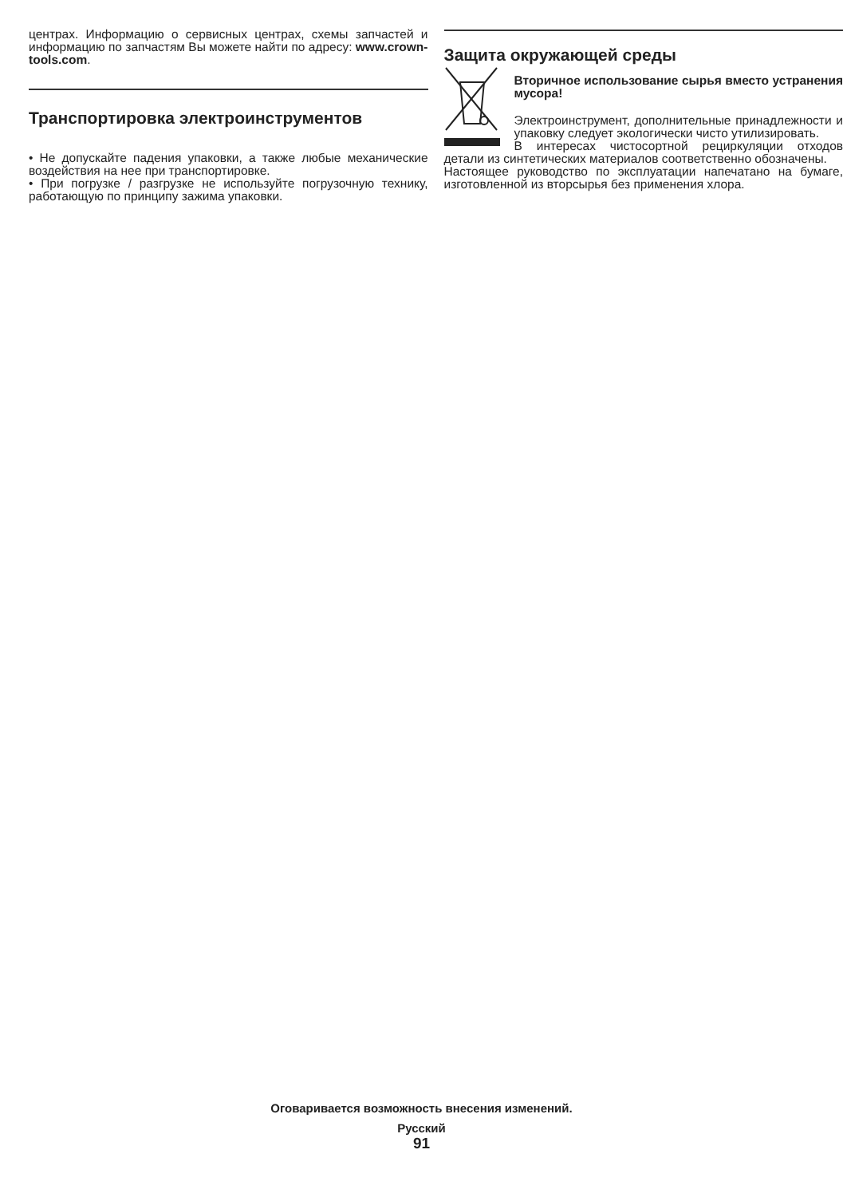центрах. Информацию о сервисных центрах, схемы запчастей и информацию по запчастям Вы можете найти по адресу: www.crown-tools.com.
Транспортировка электроинструментов
• Не допускайте падения упаковки, а также любые механические воздействия на нее при транспортировке.
• При погрузке / разгрузке не используйте погрузочную технику, работающую по принципу зажима упаковки.
Защита окружающей среды
Вторичное использование сырья вместо устранения мусора!
Электроинструмент, дополнительные принадлежности и упаковку следует экологически чисто утилизировать.
В интересах чистосортной рециркуляции отходов детали из синтетических материалов соответственно обозначены.
Настоящее руководство по эксплуатации напечатано на бумаге, изготовленной из вторсырья без применения хлора.
Оговаривается возможность внесения изменений.
Русский
91